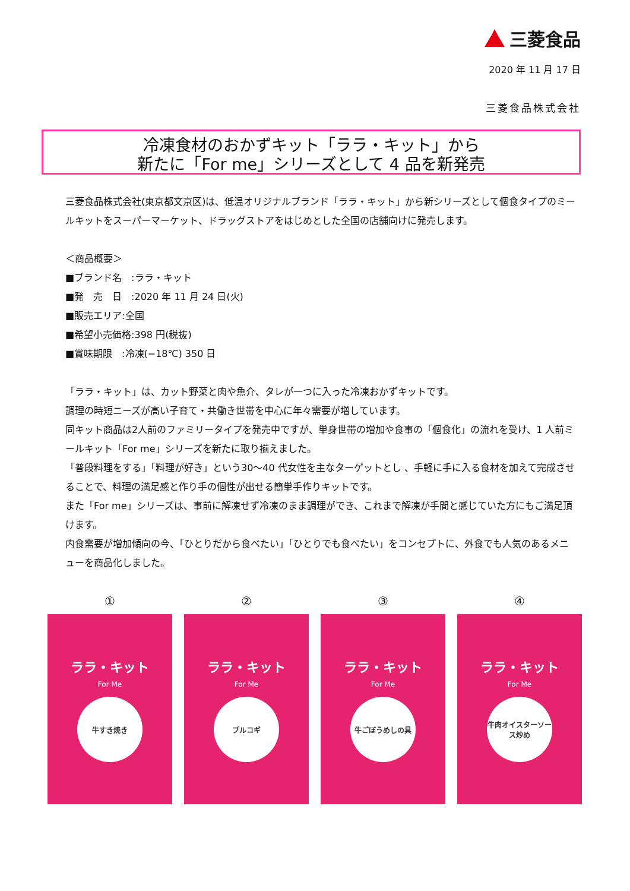三菱食品
2020 年 11 月 17 日
三菱食品株式会社
冷凍食材のおかずキット「ララ・キット」から
新たに「For me」シリーズとして 4 品を新発売
三菱食品株式会社(東京都文京区)は、低温オリジナルブランド「ララ・キット」から新シリーズとして個食タイプのミールキットをスーパーマーケット、ドラッグストアをはじめとした全国の店舗向けに発売します。
＜商品概要＞
■ブランド名　:ララ・キット
■発　売　日　:2020 年 11 月 24 日(火)
■販売エリア:全国
■希望小売価格:398 円(税抜)
■賞味期限　:冷凍(−18℃) 350 日
「ララ・キット」は、カット野菜と肉や魚介、タレが一つに入った冷凍おかずキットです。
調理の時短ニーズが高い子育て・共働き世帯を中心に年々需要が増しています。
同キット商品は2人前のファミリータイプを発売中ですが、単身世帯の増加や食事の「個食化」の流れを受け、1 人前ミールキット「For me」シリーズを新たに取り揃えました。
「普段料理をする」「料理が好き」という30〜40 代女性を主なターゲットとし 、手軽に手に入る食材を加えて完成させることで、料理の満足感と作り手の個性が出せる簡単手作りキットです。
また「For me」シリーズは、事前に解凍せず冷凍のまま調理ができ、これまで解凍が手間と感じていた方にもご満足頂けます。
内食需要が増加傾向の今、「ひとりだから食べたい」「ひとりでも食べたい」をコンセプトに、外食でも人気のあるメニューを商品化しました。
①
ララ・キット
For Me
牛すき焼き
②
ララ・キット
For Me
プルコギ
③
ララ・キット
For Me
牛ごぼうめしの具
④
ララ・キット
For Me
牛肉オイスターソース炒め